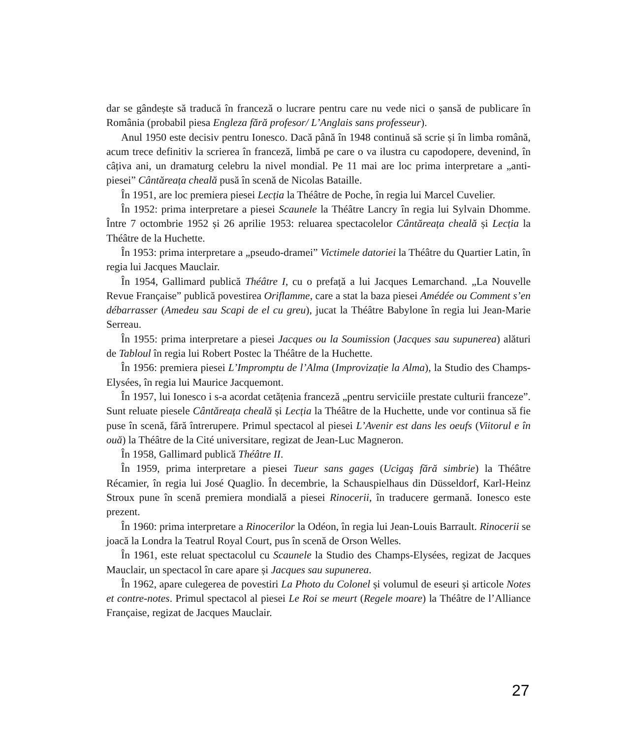dar se gândește să traducă în franceză o lucrare pentru care nu vede nici o șansă de publicare în România (probabil piesa Engleza fără profesor/ L’Anglais sans professeur).
Anul 1950 este decisiv pentru Ionesco. Dacă până în 1948 continuă să scrie și în limba română, acum trece definitiv la scrierea în franceză, limbă pe care o va ilustra cu capodopere, devenind, în câțiva ani, un dramaturg celebru la nivel mondial. Pe 11 mai are loc prima interpretare a „anti-piesei” Cântăreața cheală pusă în scenă de Nicolas Bataille.
În 1951, are loc premiera piesei Lecția la Théâtre de Poche, în regia lui Marcel Cuvelier.
În 1952: prima interpretare a piesei Scaunele la Théâtre Lancry în regia lui Sylvain Dhomme. Între 7 octombrie 1952 și 26 aprilie 1953: reluarea spectacolelor Cântăreața cheală și Lecția la Théâtre de la Huchette.
În 1953: prima interpretare a „pseudo-dramei” Victimele datoriei la Théâtre du Quartier Latin, în regia lui Jacques Mauclair.
În 1954, Gallimard publică Théâtre I, cu o prefață a lui Jacques Lemarchand. „La Nouvelle Revue Française” publică povestirea Oriflamme, care a stat la baza piesei Amédée ou Comment s’en débarrasser (Amedeu sau Scapi de el cu greu), jucat la Théâtre Babylone în regia lui Jean-Marie Serreau.
În 1955: prima interpretare a piesei Jacques ou la Soumission (Jacques sau supunerea) alături de Tabloul în regia lui Robert Postec la Théâtre de la Huchette.
În 1956: premiera piesei L’Impromptu de l’Alma (Improvizație la Alma), la Studio des Champs-Elysées, în regia lui Maurice Jacquemont.
În 1957, lui Ionesco i s-a acordat cetățenia franceză „pentru serviciile prestate culturii franceze”. Sunt reluate piesele Cântăreața cheală și Lecția la Théâtre de la Huchette, unde vor continua să fie puse în scenă, fără întrerupere. Primul spectacol al piesei L’Avenir est dans les oeufs (Viitorul e în ouă) la Théâtre de la Cité universitare, regizat de Jean-Luc Magneron.
În 1958, Gallimard publică Théâtre II.
În 1959, prima interpretare a piesei Tueur sans gages (Ucigaş fără simbrie) la Théâtre Récamier, în regia lui José Quaglio. În decembrie, la Schauspielhaus din Düsseldorf, Karl-Heinz Stroux pune în scenă premiera mondială a piesei Rinocerii, în traducere germană. Ionesco este prezent.
În 1960: prima interpretare a Rinocerilor la Odéon, în regia lui Jean-Louis Barrault. Rinocerii se joacă la Londra la Teatrul Royal Court, pus în scenă de Orson Welles.
În 1961, este reluat spectacolul cu Scaunele la Studio des Champs-Elysées, regizat de Jacques Mauclair, un spectacol în care apare și Jacques sau supunerea.
În 1962, apare culegerea de povestiri La Photo du Colonel și volumul de eseuri și articole Notes et contre-notes. Primul spectacol al piesei Le Roi se meurt (Regele moare) la Théâtre de l’Alliance Française, regizat de Jacques Mauclair.
27